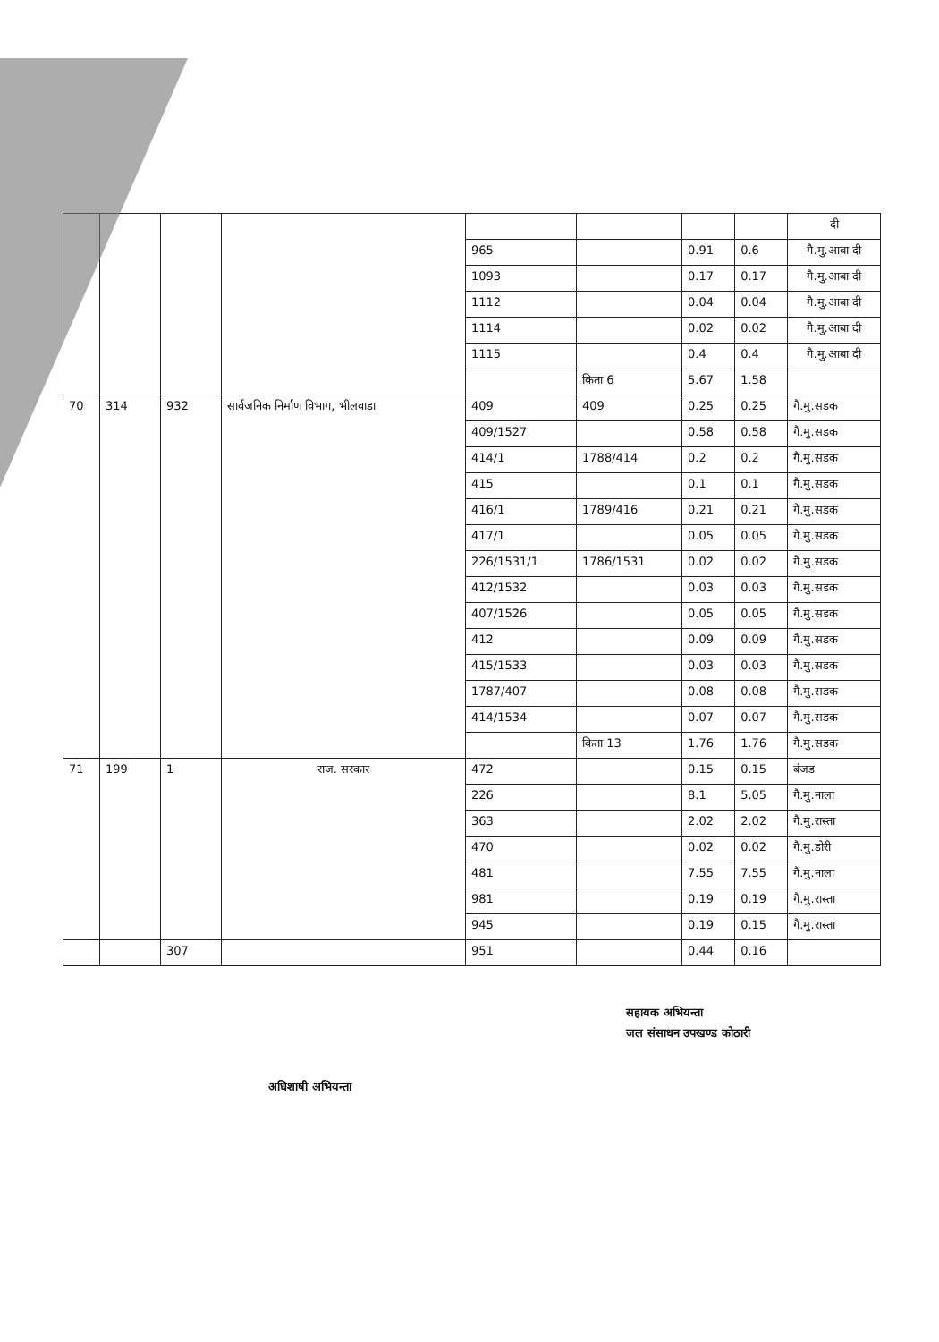| | | | | | | | | दी |
| | | | | 965 | | 0.91 | 0.6 | गै.मु.आबा दी |
| | | | | 1093 | | 0.17 | 0.17 | गै.मु.आबा दी |
| | | | | 1112 | | 0.04 | 0.04 | गै.मु.आबा दी |
| | | | | 1114 | | 0.02 | 0.02 | गै.मु.आबा दी |
| | | | | 1115 | | 0.4 | 0.4 | गै.मु.आबा दी |
| | | | | | किता 6 | 5.67 | 1.58 | |
| 70 | 314 | 932 | सार्वजनिक निर्माण विभाग, भीलवाडा | 409 | 409 | 0.25 | 0.25 | गै.मु.सडक |
| | | | | 409/1527 | | 0.58 | 0.58 | गै.मु.सडक |
| | | | | 414/1 | 1788/414 | 0.2 | 0.2 | गै.मु.सडक |
| | | | | 415 | | 0.1 | 0.1 | गै.मु.सडक |
| | | | | 416/1 | 1789/416 | 0.21 | 0.21 | गै.मु.सडक |
| | | | | 417/1 | | 0.05 | 0.05 | गै.मु.सडक |
| | | | | 226/1531/1 | 1786/1531 | 0.02 | 0.02 | गै.मु.सडक |
| | | | | 412/1532 | | 0.03 | 0.03 | गै.मु.सडक |
| | | | | 407/1526 | | 0.05 | 0.05 | गै.मु.सडक |
| | | | | 412 | | 0.09 | 0.09 | गै.मु.सडक |
| | | | | 415/1533 | | 0.03 | 0.03 | गै.मु.सडक |
| | | | | 1787/407 | | 0.08 | 0.08 | गै.मु.सडक |
| | | | | 414/1534 | | 0.07 | 0.07 | गै.मु.सडक |
| | | | | | किता 13 | 1.76 | 1.76 | गै.मु.सडक |
| 71 | 199 | 1 | राज. सरकार | 472 | | 0.15 | 0.15 | बंजड |
| | | | | 226 | | 8.1 | 5.05 | गै.मु.नाला |
| | | | | 363 | | 2.02 | 2.02 | गै.मु.रास्ता |
| | | | | 470 | | 0.02 | 0.02 | गै.मु.डोरी |
| | | | | 481 | | 7.55 | 7.55 | गै.मु.नाला |
| | | | | 981 | | 0.19 | 0.19 | गै.मु.रास्ता |
| | | | | 945 | | 0.19 | 0.15 | गै.मु.रास्ता |
| | | 307 | | 951 | | 0.44 | 0.16 | |
सहायक अभियन्ता
जल संसाधन उपखण्ड कोठारी
अधिशाषी अभियन्ता